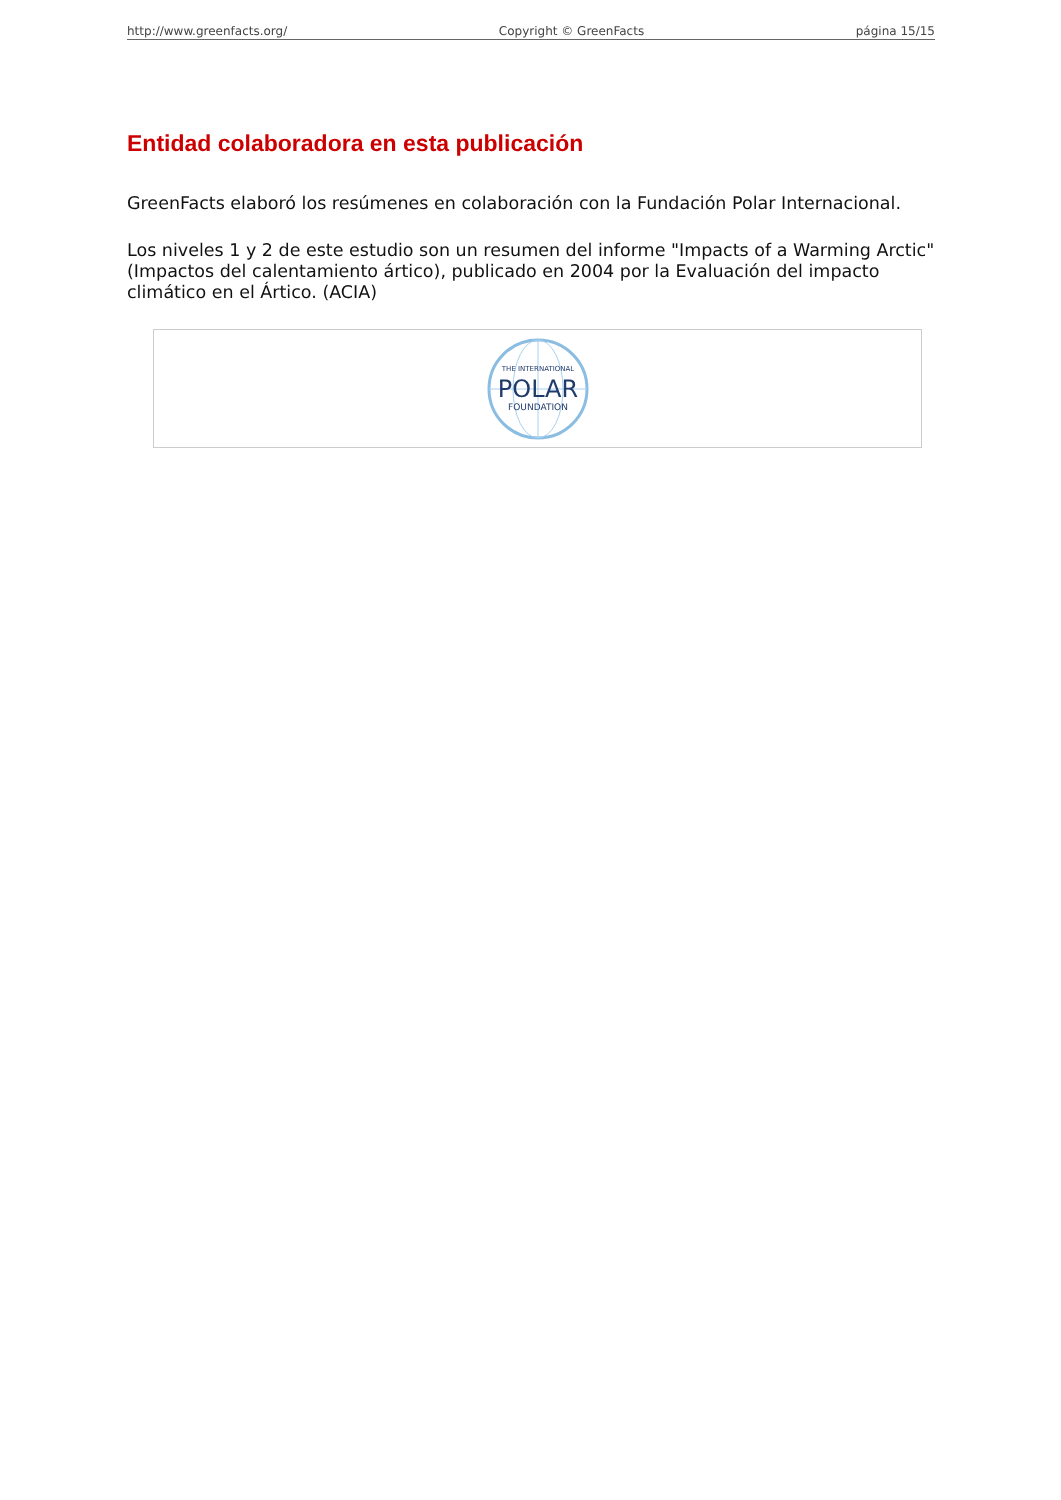http://www.greenfacts.org/ Copyright © GreenFacts página 15/15
Entidad colaboradora en esta publicación
GreenFacts elaboró los resúmenes en colaboración con la Fundación Polar Internacional.
Los niveles 1 y 2 de este estudio son un resumen del informe "Impacts of a Warming Arctic" (Impactos del calentamiento ártico), publicado en 2004 por la Evaluación del impacto climático en el Ártico. (ACIA)
THE INTERNATIONAL
POLAR
FOUNDATION